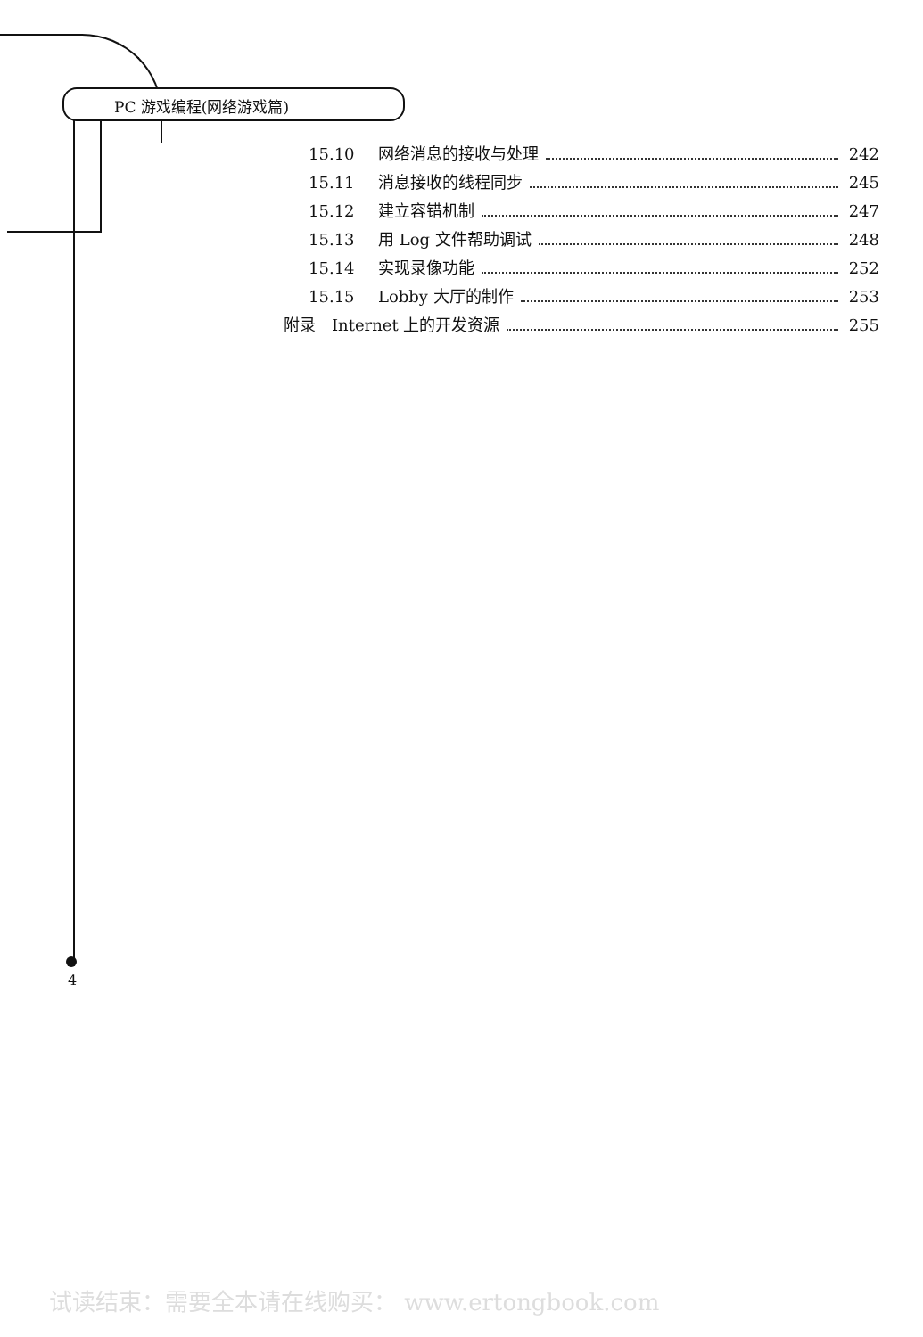PC 游戏编程(网络游戏篇)
15.10 网络消息的接收与处理 242
15.11 消息接收的线程同步 245
15.12 建立容错机制 247
15.13 用 Log 文件帮助调试 248
15.14 实现录像功能 252
15.15 Lobby 大厅的制作 253
附录　Internet 上的开发资源 255
4
试读结束：需要全本请在线购买： www.ertongbook.com